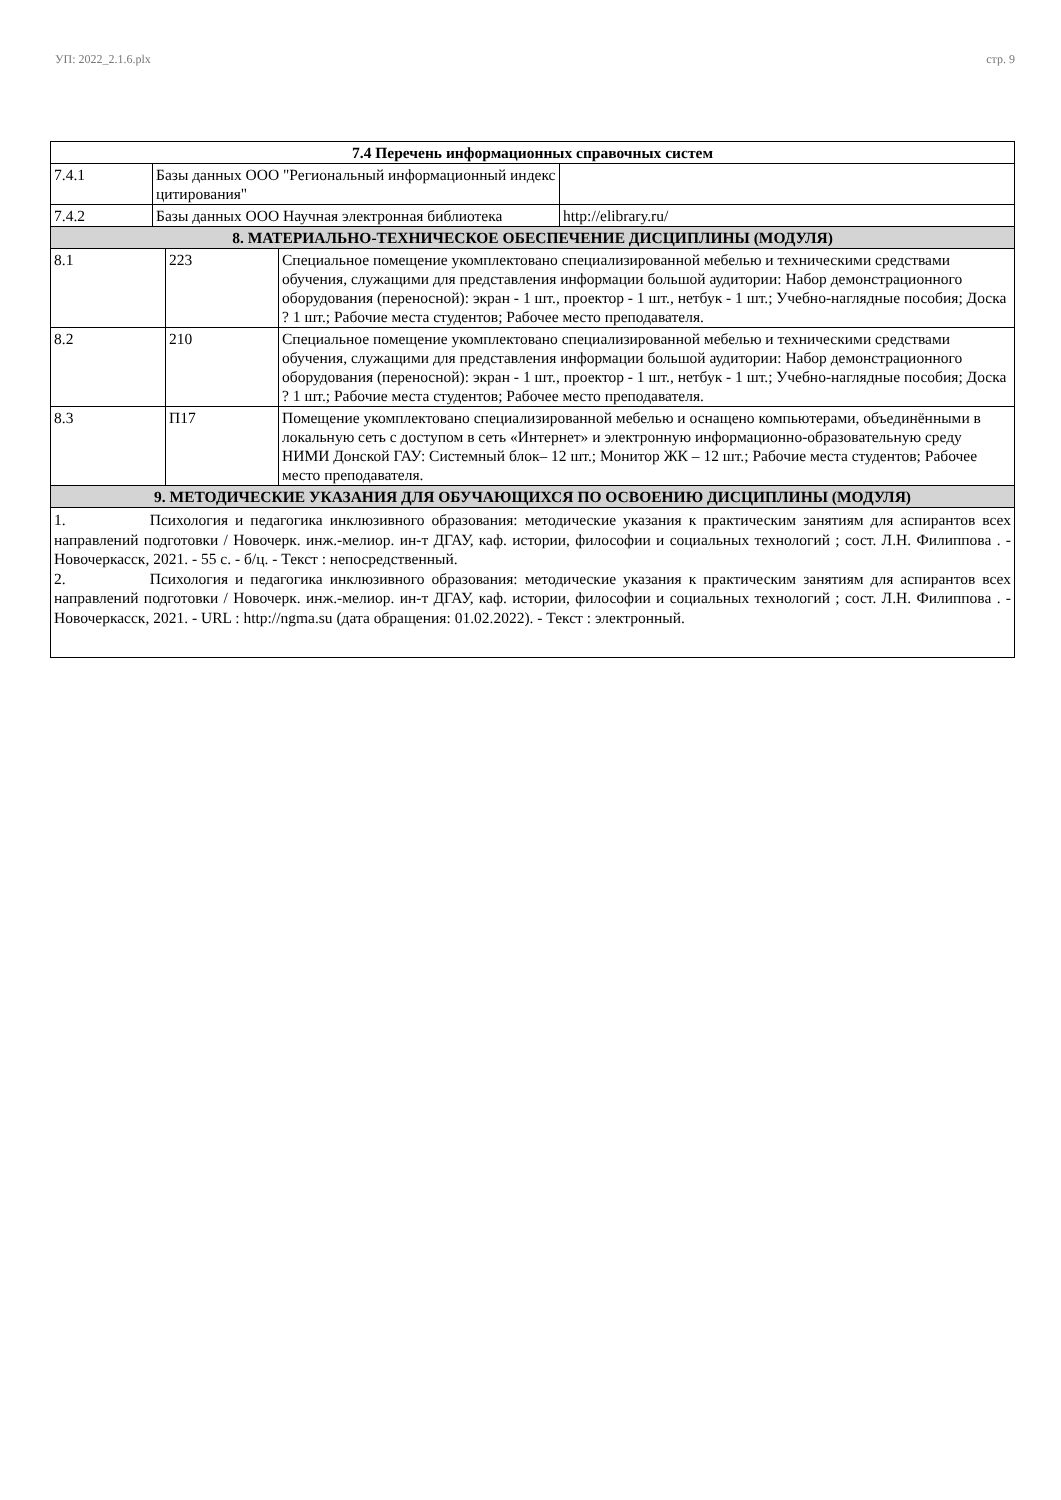УП: 2022_2.1.6.plx стр. 9
| 7.4 Перечень информационных справочных систем | | |
| --- | --- | --- |
| 7.4.1 | Базы данных ООО "Региональный информационный индекс цитирования" | |
| 7.4.2 | Базы данных ООО Научная электронная библиотека | http://elibrary.ru/ |
| 8. МАТЕРИАЛЬНО-ТЕХНИЧЕСКОЕ ОБЕСПЕЧЕНИЕ ДИСЦИПЛИНЫ (МОДУЛЯ) | | |
| --- | --- | --- |
| 8.1 | 223 | Специальное помещение укомплектовано специализированной мебелью и техническими средствами обучения, служащими для представления информации большой аудитории: Набор демонстрационного оборудования (переносной): экран - 1 шт., проектор - 1 шт., нетбук - 1 шт.; Учебно-наглядные пособия; Доска ? 1 шт.; Рабочие места студентов; Рабочее место преподавателя. |
| 8.2 | 210 | Специальное помещение укомплектовано специализированной мебелью и техническими средствами обучения, служащими для представления информации большой аудитории: Набор демонстрационного оборудования (переносной): экран - 1 шт., проектор - 1 шт., нетбук - 1 шт.; Учебно-наглядные пособия; Доска ? 1 шт.; Рабочие места студентов; Рабочее место преподавателя. |
| 8.3 | П17 | Помещение укомплектовано специализированной мебелью и оснащено компьютерами, объединёнными в локальную сеть с доступом в сеть «Интернет» и электронную информационно-образовательную среду НИМИ Донской ГАУ: Системный блок– 12 шт.; Монитор ЖК – 12 шт.; Рабочие места студентов; Рабочее место преподавателя. |
| 9. МЕТОДИЧЕСКИЕ УКАЗАНИЯ ДЛЯ ОБУЧАЮЩИХСЯ ПО ОСВОЕНИЮ ДИСЦИПЛИНЫ (МОДУЛЯ) | | |
1. Психология и педагогика инклюзивного образования: методические указания к практическим занятиям для аспирантов всех направлений подготовки / Новочерк. инж.-мелиор. ин-т ДГАУ, каф. истории, философии и социальных технологий ; сост. Л.Н. Филиппова . - Новочеркасск, 2021. - 55 с. - б/ц. - Текст : непосредственный.
2. Психология и педагогика инклюзивного образования: методические указания к практическим занятиям для аспирантов всех направлений подготовки / Новочерк. инж.-мелиор. ин-т ДГАУ, каф. истории, философии и социальных технологий ; сост. Л.Н. Филиппова . - Новочеркасск, 2021. - URL : http://ngma.su (дата обращения: 01.02.2022). - Текст : электронный.